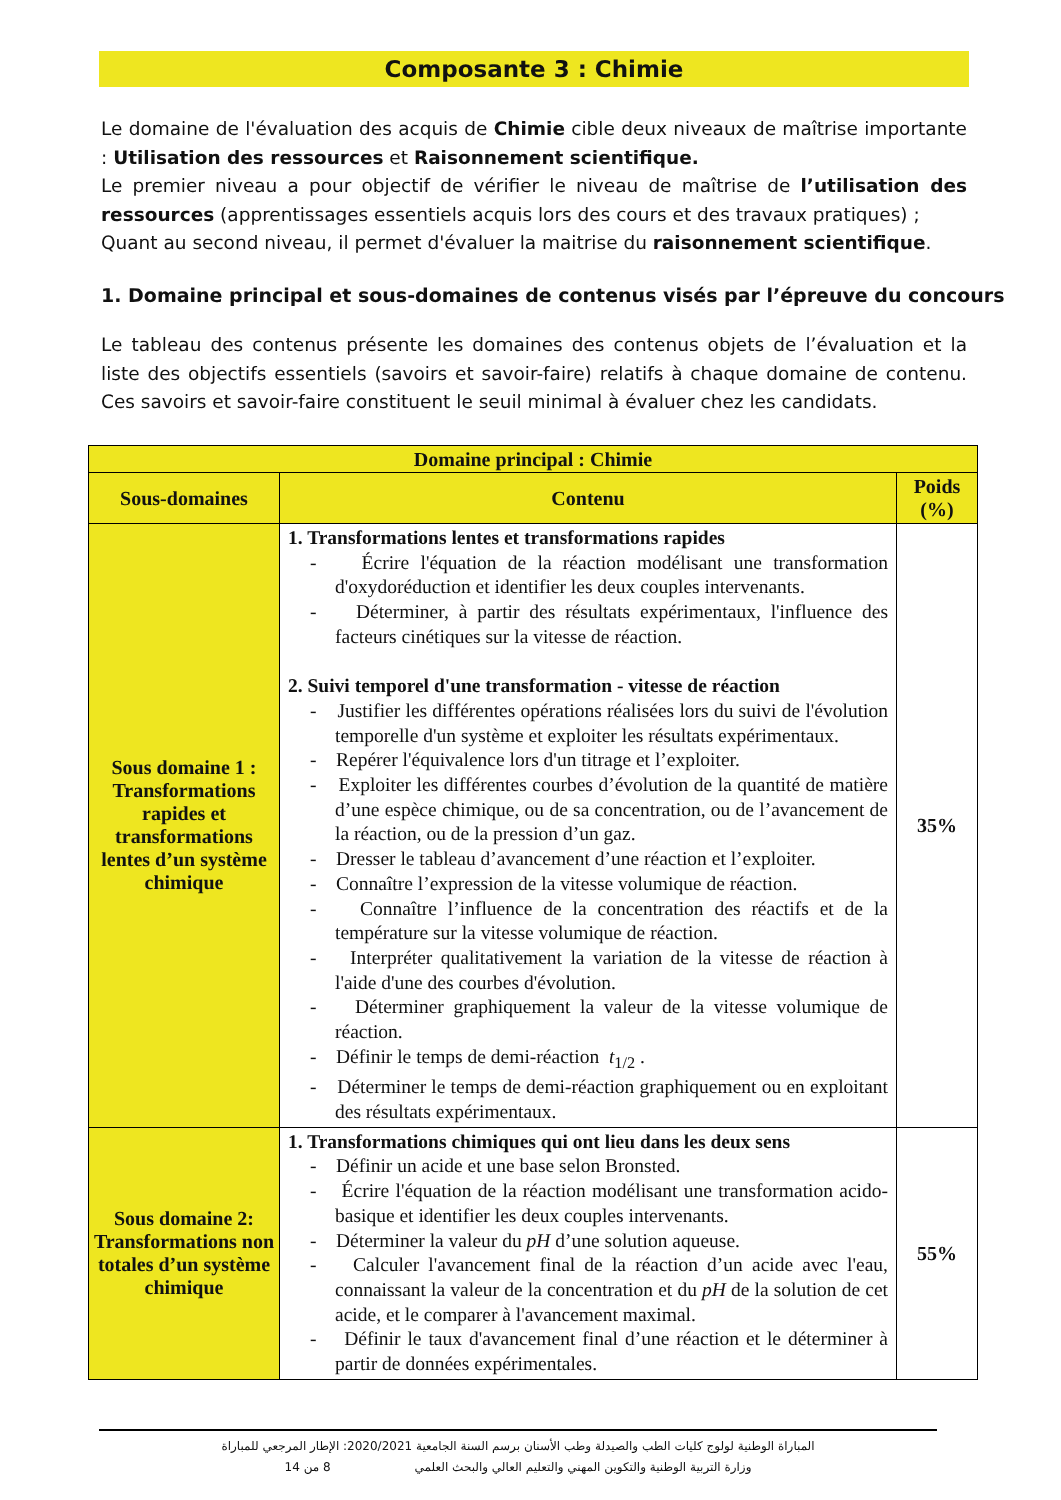Composante 3 : Chimie
Le domaine de l'évaluation des acquis de Chimie cible deux niveaux de maîtrise importante : Utilisation des ressources et Raisonnement scientifique.
Le premier niveau a pour objectif de vérifier le niveau de maîtrise de l’utilisation des ressources (apprentissages essentiels acquis lors des cours et des travaux pratiques) ;
Quant au second niveau, il permet d'évaluer la maitrise du raisonnement scientifique.
1. Domaine principal et sous-domaines de contenus visés par l’épreuve du concours
Le tableau des contenus présente les domaines des contenus objets de l’évaluation et la liste des objectifs essentiels (savoirs et savoir-faire) relatifs à chaque domaine de contenu. Ces savoirs et savoir-faire constituent le seuil minimal à évaluer chez les candidats.
| Domaine principal : Chimie | | |
| --- | --- | --- |
| Sous-domaines | Contenu | Poids (%) |
| Sous domaine 1 : Transformations rapides et transformations lentes d’un système chimique | 1. Transformations lentes et transformations rapides - Écrire l'équation de la réaction modélisant une transformation d'oxydoréduction et identifier les deux couples intervenants. - Déterminer, à partir des résultats expérimentaux, l'influence des facteurs cinétiques sur la vitesse de réaction. 2. Suivi temporel d'une transformation - vitesse de réaction - Justifier les différentes opérations réalisées lors du suivi de l'évolution temporelle d'un système et exploiter les résultats expérimentaux. - Repérer l'équivalence lors d'un titrage et l’exploiter. - Exploiter les différentes courbes d’évolution de la quantité de matière d’une espèce chimique, ou de sa concentration, ou de l’avancement de la réaction, ou de la pression d’un gaz. - Dresser le tableau d’avancement d’une réaction et l’exploiter. - Connaître l’expression de la vitesse volumique de réaction. - Connaître l’influence de la concentration des réactifs et de la température sur la vitesse volumique de réaction. - Interpréter qualitativement la variation de la vitesse de réaction à l'aide d'une des courbes d'évolution. - Déterminer graphiquement la valeur de la vitesse volumique de réaction. - Définir le temps de demi-réaction t<sub>1/2</sub> . - Déterminer le temps de demi-réaction graphiquement ou en exploitant des résultats expérimentaux. | 35% |
| Sous domaine 2: Transformations non totales d’un système chimique | 1. Transformations chimiques qui ont lieu dans les deux sens - Définir un acide et une base selon Bronsted. - Écrire l'équation de la réaction modélisant une transformation acido-basique et identifier les deux couples intervenants. - Déterminer la valeur du pH d’une solution aqueuse. - Calculer l'avancement final de la réaction d’un acide avec l'eau, connaissant la valeur de la concentration et du pH de la solution de cet acide, et le comparer à l'avancement maximal. - Définir le taux d'avancement final d’une réaction et le déterminer à partir de données expérimentales. | 55% |
المباراة الوطنية لولوج كليات الطب والصيدلة وطب الأسنان برسم السنة الجامعية 2020/2021: الإطار المرجعي للمباراة
وزارة التربية الوطنية والتكوين المهني والتعليم العالي والبحث العلمي 8 من 14